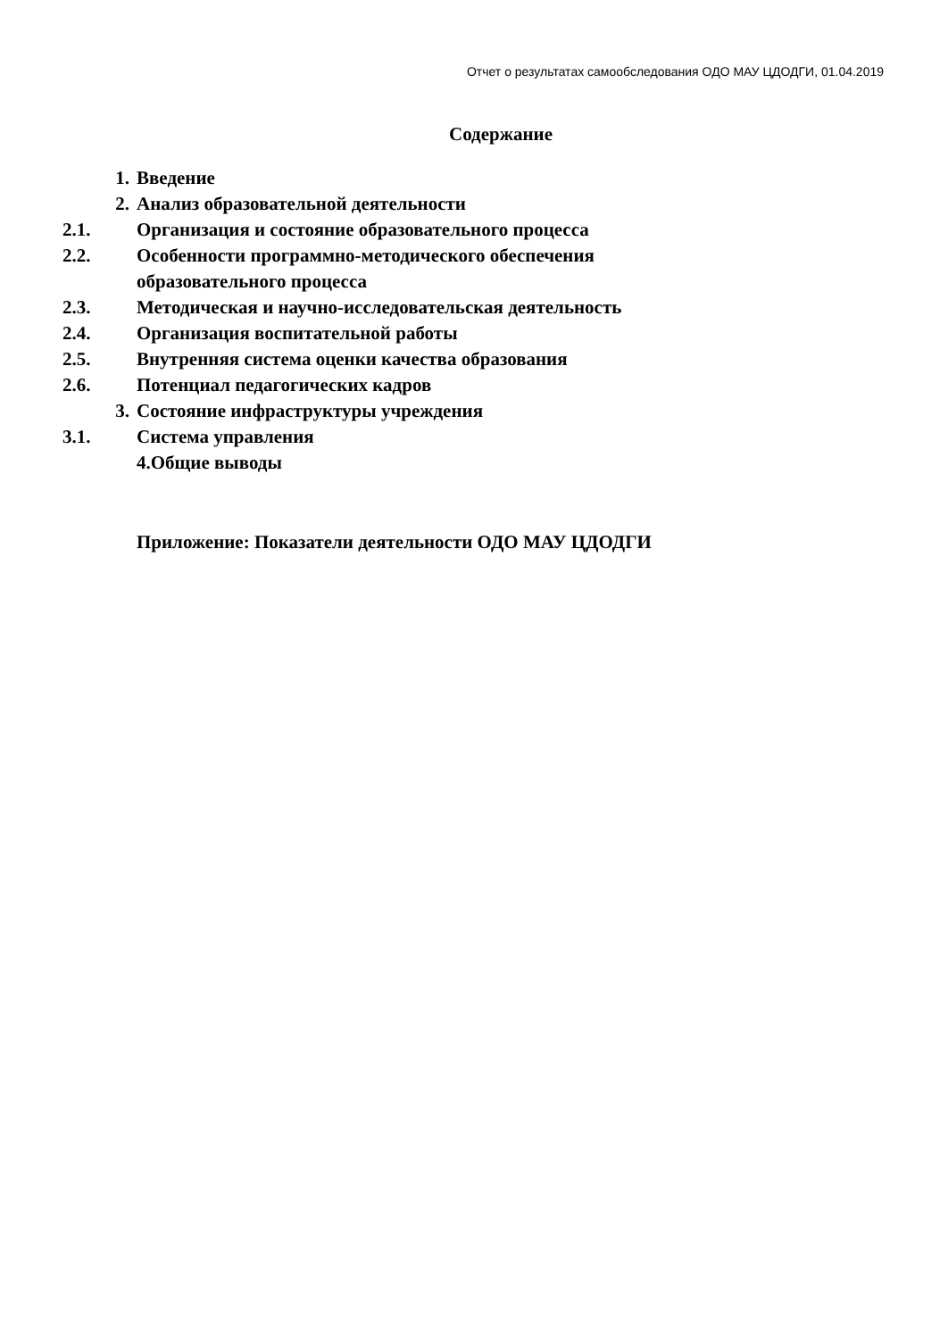Отчет о результатах самообследования ОДО МАУ ЦДОДГИ, 01.04.2019
Содержание
1. Введение
2. Анализ образовательной деятельности
2.1. Организация и состояние образовательного процесса
2.2. Особенности программно-методического обеспечения
образовательного процесса
2.3. Методическая и научно-исследовательская деятельность
2.4. Организация воспитательной работы
2.5. Внутренняя система оценки качества образования
2.6. Потенциал педагогических кадров
3. Состояние инфраструктуры учреждения
3.1. Система управления
4.Общие выводы
Приложение: Показатели деятельности ОДО МАУ ЦДОДГИ